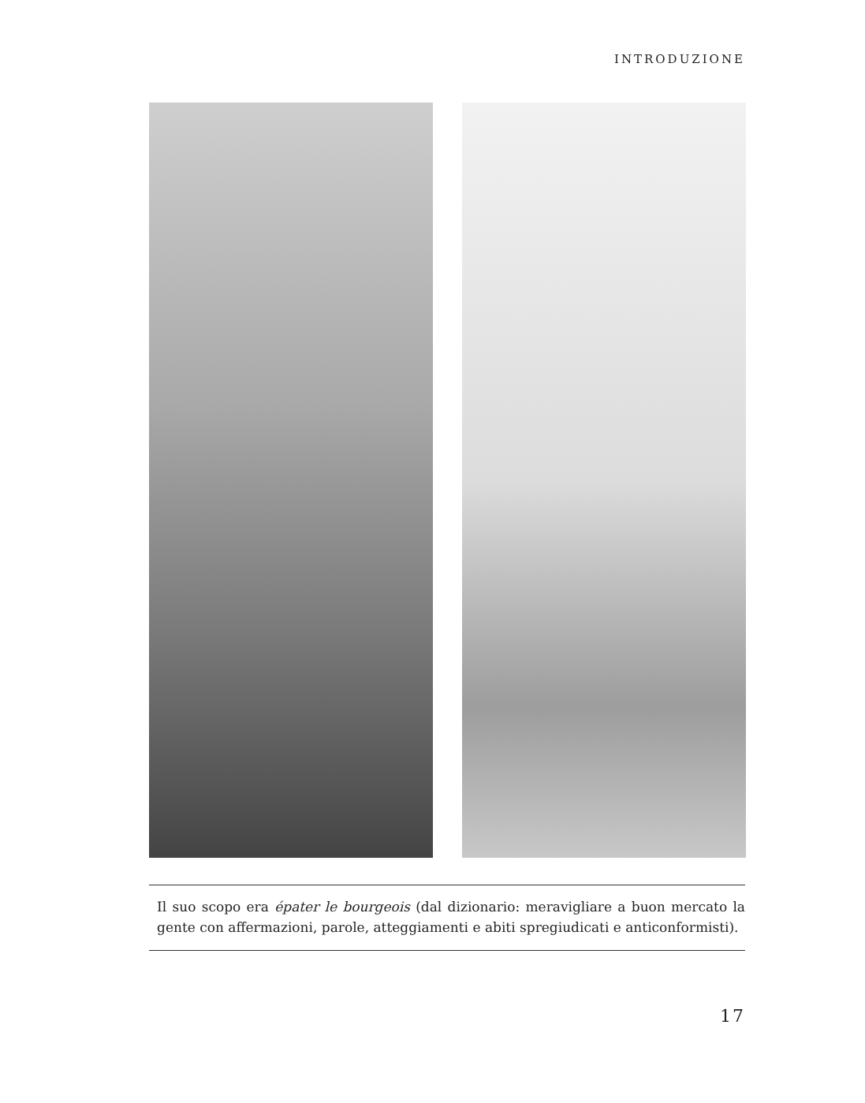INTRODUZIONE
Il suo scopo era épater le bourgeois (dal dizionario: meravigliare a buon mercato la gente con affermazioni, parole, atteggiamenti e abiti spregiudicati e anticonformisti).
17